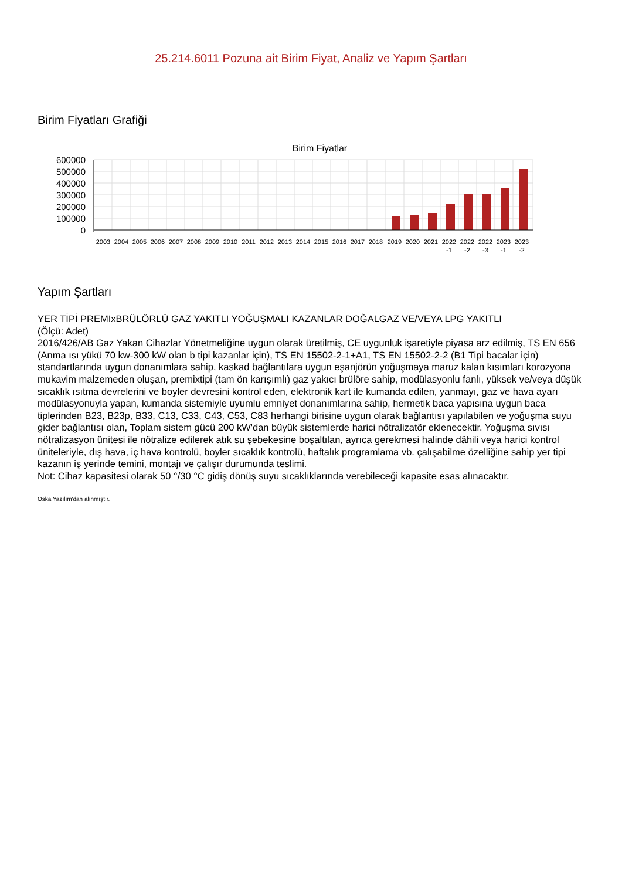25.214.6011 Pozuna ait Birim Fiyat, Analiz ve Yapım Şartları
Birim Fiyatları Grafiği
Birim Fiyatlar
600000
500000
400000
300000
200000
100000
0
2003
2004
2005
2006
2007
2008
2009
2010
2011
2012
2013
2014
2015
2016
2017
2018
2019
2020
2021
2022
2022
2022
2023
2023
-1
-2
-3
-1
-2
Yapım Şartları
YER TİPİ PREMIxBRÜLÖRLÜ GAZ YAKITLI YOĞUŞMALI KAZANLAR DOĞALGAZ VE/VEYA LPG YAKITLI
(Ölçü: Adet)
2016/426/AB Gaz Yakan Cihazlar Yönetmeliğine uygun olarak üretilmiş, CE uygunluk işaretiyle piyasa arz edilmiş, TS EN 656 (Anma ısı yükü 70 kw-300 kW olan b tipi kazanlar için), TS EN 15502-2-1+A1, TS EN 15502-2-2 (B1 Tipi bacalar için) standartlarında uygun donanımlara sahip, kaskad bağlantılara uygun eşanjörün yoğuşmaya maruz kalan kısımları korozyona mukavim malzemeden oluşan, premixtipi (tam ön karışımlı) gaz yakıcı brülöre sahip, modülasyonlu fanlı, yüksek ve/veya düşük sıcaklık ısıtma devrelerini ve boyler devresini kontrol eden, elektronik kart ile kumanda edilen, yanmayı, gaz ve hava ayarı modülasyonuyla yapan, kumanda sistemiyle uyumlu emniyet donanımlarına sahip, hermetik baca yapısına uygun baca tiplerinden B23, B23p, B33, C13, C33, C43, C53, C83 herhangi birisine uygun olarak bağlantısı yapılabilen ve yoğuşma suyu gider bağlantısı olan, Toplam sistem gücü 200 kW'dan büyük sistemlerde harici nötralizatör eklenecektir. Yoğuşma sıvısı nötralizasyon ünitesi ile nötralize edilerek atık su şebekesine boşaltılan, ayrıca gerekmesi halinde dâhili veya harici kontrol üniteleriyle, dış hava, iç hava kontrolü, boyler sıcaklık kontrolü, haftalık programlama vb. çalışabilme özelliğine sahip yer tipi kazanın iş yerinde temini, montajı ve çalışır durumunda teslimi.
Not: Cihaz kapasitesi olarak 50 °/30 °C gidiş dönüş suyu sıcaklıklarında verebileceği kapasite esas alınacaktır.
Oska Yazılım'dan alınmıştır.